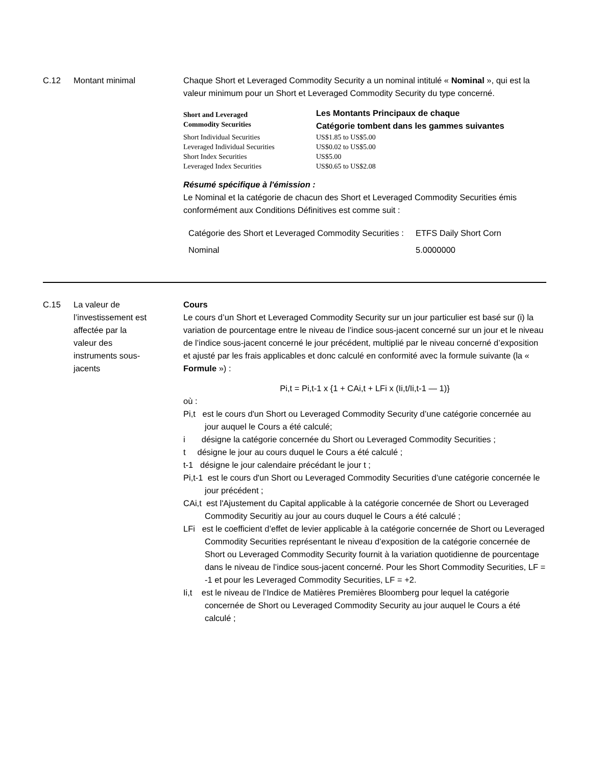C.12 Montant minimal Chaque Short et Leveraged Commodity Security a un nominal intitulé « Nominal », qui est la valeur minimum pour un Short et Leveraged Commodity Security du type concerné.
| Short and Leveraged Commodity Securities | Les Montants Principaux de chaque Catégorie tombent dans les gammes suivantes |
| Short Individual Securities | US$1.85 to US$5.00 |
| Leveraged Individual Securities | US$0.02 to US$5.00 |
| Short Index Securities | US$5.00 |
| Leveraged Index Securities | US$0.65 to US$2.08 |
Résumé spécifique à l'émission :
Le Nominal et la catégorie de chacun des Short et Leveraged Commodity Securities émis conformément aux Conditions Définitives est comme suit :
| Catégorie des Short et Leveraged Commodity Securities : | ETFS Daily Short Corn |
| Nominal | 5.0000000 |
C.15 La valeur de l’investissement est affectée par la valeur des instruments sous-jacents
Cours
Le cours d’un Short et Leveraged Commodity Security sur un jour particulier est basé sur (i) la variation de pourcentage entre le niveau de l’indice sous-jacent concerné sur un jour et le niveau de l’indice sous-jacent concerné le jour précédent, multiplié par le niveau concerné d’exposition et ajusté par les frais applicables et donc calculé en conformité avec la formule suivante (la « Formule ») :
Pi,t = Pi,t-1 x {1 + CAi,t + LFi x (Ii,t/Ii,t-1 — 1)}
où :
Pi,t est le cours d'un Short ou Leveraged Commodity Security d’une catégorie concernée au jour auquel le Cours a été calculé;
i désigne la catégorie concernée du Short ou Leveraged Commodity Securities ;
t désigne le jour au cours duquel le Cours a été calculé ;
t-1 désigne le jour calendaire précédant le jour t ;
Pi,t-1 est le cours d'un Short ou Leveraged Commodity Securities d’une catégorie concernée le jour précédent ;
CAi,t est l'Ajustement du Capital applicable à la catégorie concernée de Short ou Leveraged Commodity Securitiy au jour au cours duquel le Cours a été calculé ;
LFi est le coefficient d’effet de levier applicable à la catégorie concernée de Short ou Leveraged Commodity Securities représentant le niveau d’exposition de la catégorie concernée de Short ou Leveraged Commodity Security fournit à la variation quotidienne de pourcentage dans le niveau de l’indice sous-jacent concerné. Pour les Short Commodity Securities, LF = -1 et pour les Leveraged Commodity Securities, LF = +2.
Ii,t est le niveau de l’Indice de Matières Premières Bloomberg pour lequel la catégorie concernée de Short ou Leveraged Commodity Security au jour auquel le Cours a été calculé ;